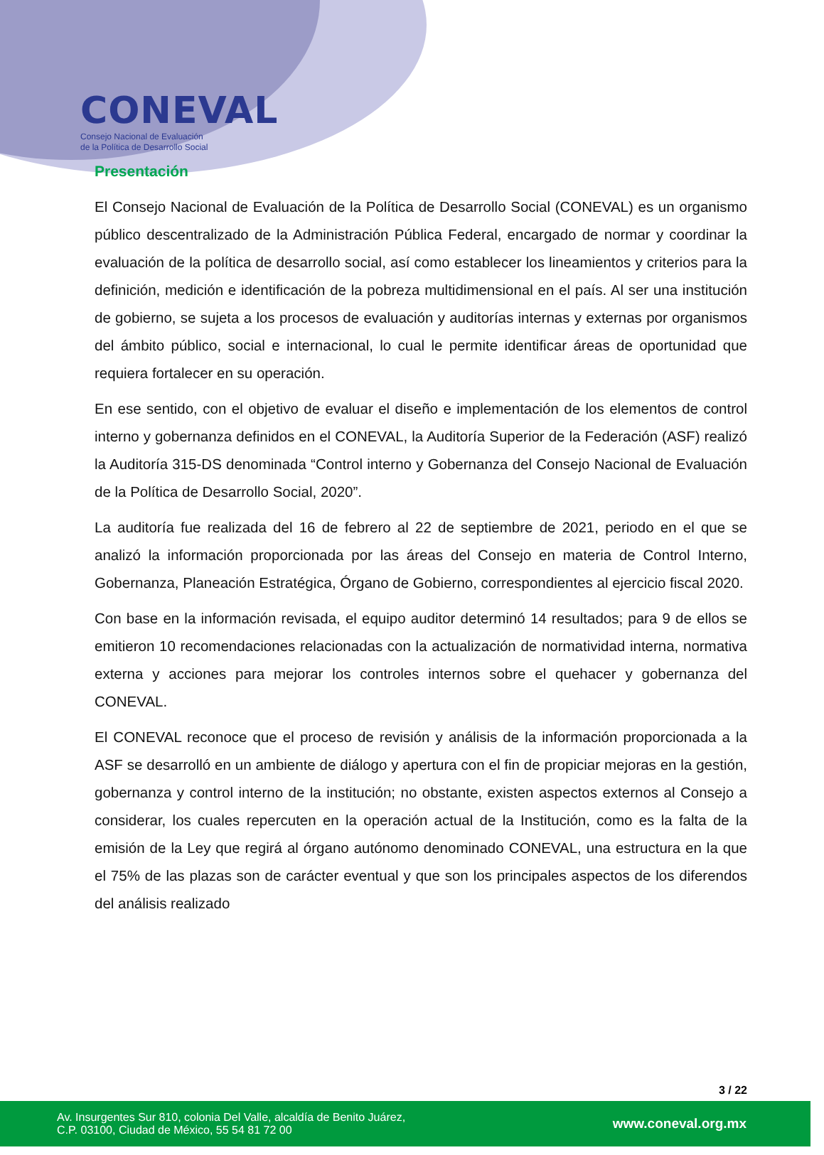CONEVAL
Consejo Nacional de Evaluación
de la Política de Desarrollo Social
Presentación
El Consejo Nacional de Evaluación de la Política de Desarrollo Social (CONEVAL) es un organismo público descentralizado de la Administración Pública Federal, encargado de normar y coordinar la evaluación de la política de desarrollo social, así como establecer los lineamientos y criterios para la definición, medición e identificación de la pobreza multidimensional en el país. Al ser una institución de gobierno, se sujeta a los procesos de evaluación y auditorías internas y externas por organismos del ámbito público, social e internacional, lo cual le permite identificar áreas de oportunidad que requiera fortalecer en su operación.
En ese sentido, con el objetivo de evaluar el diseño e implementación de los elementos de control interno y gobernanza definidos en el CONEVAL, la Auditoría Superior de la Federación (ASF) realizó la Auditoría 315-DS denominada “Control interno y Gobernanza del Consejo Nacional de Evaluación de la Política de Desarrollo Social, 2020”.
La auditoría fue realizada del 16 de febrero al 22 de septiembre de 2021, periodo en el que se analizó la información proporcionada por las áreas del Consejo en materia de Control Interno, Gobernanza, Planeación Estratégica, Órgano de Gobierno, correspondientes al ejercicio fiscal 2020.
Con base en la información revisada, el equipo auditor determinó 14 resultados; para 9 de ellos se emitieron 10 recomendaciones relacionadas con la actualización de normatividad interna, normativa externa y acciones para mejorar los controles internos sobre el quehacer y gobernanza del CONEVAL.
El CONEVAL reconoce que el proceso de revisión y análisis de la información proporcionada a la ASF se desarrolló en un ambiente de diálogo y apertura con el fin de propiciar mejoras en la gestión, gobernanza y control interno de la institución; no obstante, existen aspectos externos al Consejo a considerar, los cuales repercuten en la operación actual de la Institución, como es la falta de la emisión de la Ley que regirá al órgano autónomo denominado CONEVAL, una estructura en la que el 75% de las plazas son de carácter eventual y que son los principales aspectos de los diferendos del análisis realizado
3 / 22
Av. Insurgentes Sur 810, colonia Del Valle, alcaldía de Benito Juárez,
C.P. 03100, Ciudad de México, 55 54 81 72 00
www.coneval.org.mx